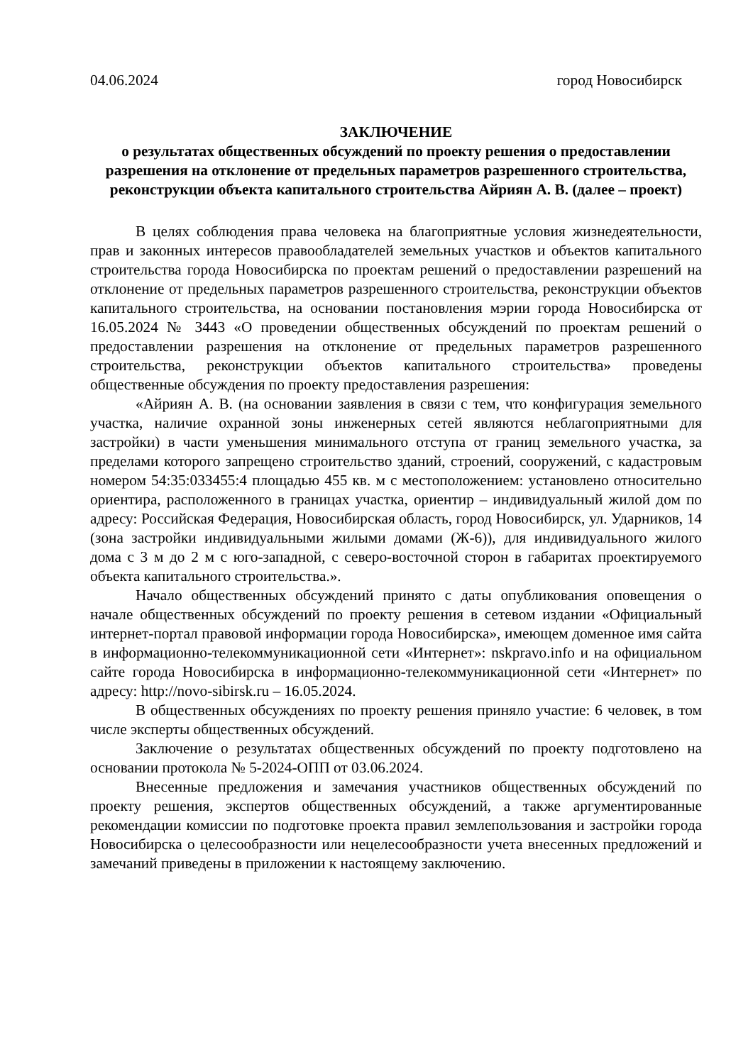04.06.2024 город Новосибирск
ЗАКЛЮЧЕНИЕ
о результатах общественных обсуждений по проекту решения о предоставлении разрешения на отклонение от предельных параметров разрешенного строительства, реконструкции объекта капитального строительства Айриян А. В. (далее – проект)
В целях соблюдения права человека на благоприятные условия жизнедеятельности, прав и законных интересов правообладателей земельных участков и объектов капитального строительства города Новосибирска по проектам решений о предоставлении разрешений на отклонение от предельных параметров разрешенного строительства, реконструкции объектов капитального строительства, на основании постановления мэрии города Новосибирска от 16.05.2024 № 3443 «О проведении общественных обсуждений по проектам решений о предоставлении разрешения на отклонение от предельных параметров разрешенного строительства, реконструкции объектов капитального строительства» проведены общественные обсуждения по проекту предоставления разрешения:
«Айриян А. В. (на основании заявления в связи с тем, что конфигурация земельного участка, наличие охранной зоны инженерных сетей являются неблагоприятными для застройки) в части уменьшения минимального отступа от границ земельного участка, за пределами которого запрещено строительство зданий, строений, сооружений, с кадастровым номером 54:35:033455:4 площадью 455 кв. м с местоположением: установлено относительно ориентира, расположенного в границах участка, ориентир – индивидуальный жилой дом по адресу: Российская Федерация, Новосибирская область, город Новосибирск, ул. Ударников, 14 (зона застройки индивидуальными жилыми домами (Ж-6)), для индивидуального жилого дома с 3 м до 2 м с юго-западной, с северо-восточной сторон в габаритах проектируемого объекта капитального строительства.».
Начало общественных обсуждений принято с даты опубликования оповещения о начале общественных обсуждений по проекту решения в сетевом издании «Официальный интернет-портал правовой информации города Новосибирска», имеющем доменное имя сайта в информационно-телекоммуникационной сети «Интернет»: nskpravo.info и на официальном сайте города Новосибирска в информационно-телекоммуникационной сети «Интернет» по адресу: http://novo-sibirsk.ru – 16.05.2024.
В общественных обсуждениях по проекту решения приняло участие: 6 человек, в том числе эксперты общественных обсуждений.
Заключение о результатах общественных обсуждений по проекту подготовлено на основании протокола № 5-2024-ОПП от 03.06.2024.
Внесенные предложения и замечания участников общественных обсуждений по проекту решения, экспертов общественных обсуждений, а также аргументированные рекомендации комиссии по подготовке проекта правил землепользования и застройки города Новосибирска о целесообразности или нецелесообразности учета внесенных предложений и замечаний приведены в приложении к настоящему заключению.